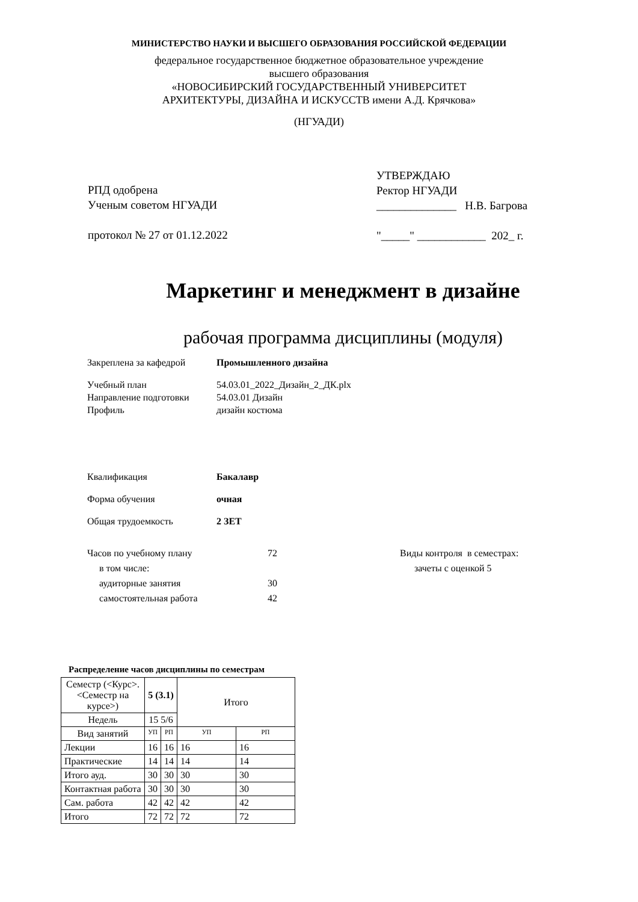МИНИСТЕРСТВО НАУКИ И ВЫСШЕГО ОБРАЗОВАНИЯ РОССИЙСКОЙ ФЕДЕРАЦИИ
федеральное государственное бюджетное образовательное учреждение
высшего образования
«НОВОСИБИРСКИЙ ГОСУДАРСТВЕННЫЙ УНИВЕРСИТЕТ
АРХИТЕКТУРЫ, ДИЗАЙНА И ИСКУССТВ имени А.Д. Крячкова»
(НГУАДИ)
РПД одобрена
Ученым советом НГУАДИ
протокол № 27 от 01.12.2022
УТВЕРЖДАЮ
Ректор НГУАДИ
______________ Н.В. Багрова
"_____" ____________ 202_ г.
Маркетинг и менеджмент в дизайне
рабочая программа дисциплины (модуля)
Закреплена за кафедрой Промышленного дизайна
Учебный план 54.03.01_2022_Дизайн_2_ДК.plx
Направление подготовки 54.03.01 Дизайн
Профиль дизайн костюма
Квалификация Бакалавр
Форма обучения очная
Общая трудоемкость 2 ЗЕТ
Часов по учебному плану
в том числе:
аудиторные занятия
самостоятельная работа 72
30
42 Виды контроля в семестрах:
зачеты с оценкой 5
Распределение часов дисциплины по семестрам
| Семестр (<Курс>.<Семестр на курсе>) | 5 (3.1) | | Итого | |
| Недель | 15 5/6 | | | |
| Вид занятий | УП | РП | УП | РП |
| Лекции | 16 | 16 | 16 | 16 |
| Практические | 14 | 14 | 14 | 14 |
| Итого ауд. | 30 | 30 | 30 | 30 |
| Контактная работа | 30 | 30 | 30 | 30 |
| Сам. работа | 42 | 42 | 42 | 42 |
| Итого | 72 | 72 | 72 | 72 |